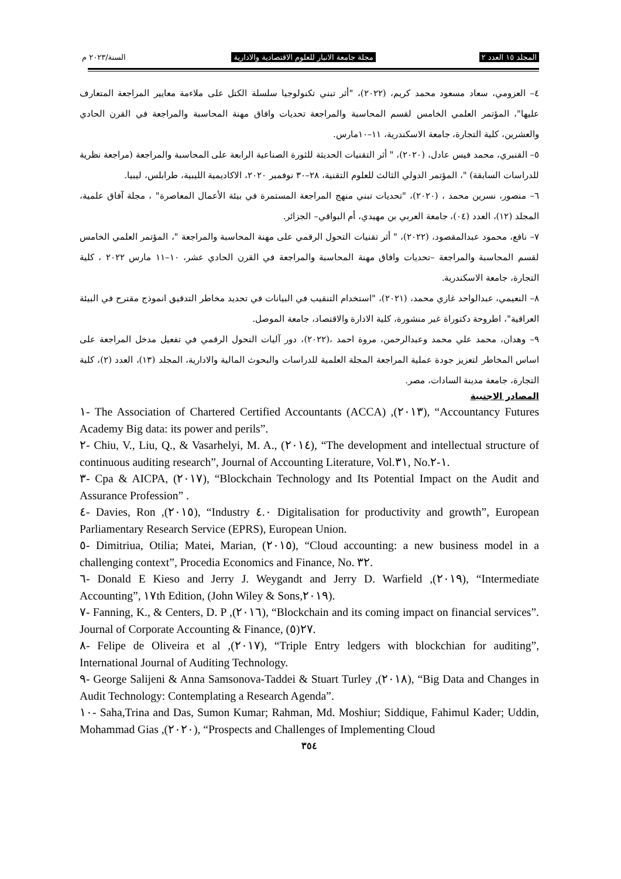المجلد ١٥ العدد ٢ مجلة جامعة الانبار للعلوم الاقتصادية والادارية السنة/٢٠٢٣ م
٤– العزومي، سعاد مسعود محمد كريم، (٢٠٢٢)، "أثر تبني تكنولوجيا سلسلة الكتل على ملاءمة معايير المراجعة المتعارف عليها"، المؤتمر العلمي الخامس لقسم المحاسبة والمراجعة تحديات وافاق مهنة المحاسبة والمراجعة في القرن الحادي والعشرين، كلية التجارة، جامعة الاسكندرية، ١١–١٠مارس.
٥– القنبري، محمد فيس عادل، (٢٠٢٠)، " أثر التقنيات الحديثة للثورة الصناعية الرابعة على المحاسبة والمراجعة (مراجعة نظرية للدراسات السابقة) "، المؤتمر الدولي الثالث للعلوم التقنية، ٢٨–٣٠ نوفمبر ٢٠٢٠، الاكاديمية الليبية، طرابلس، ليبيا.
٦– منصور، نسرين محمد ، (٢٠٢٠)، "تحديات تبني منهج المراجعة المستمرة في بيئة الأعمال المعاصرة" ، مجلة آفاق علمية، المجلد (١٢)، العدد (٠٤)، جامعة العربي بن مهيدي، أم البواقي– الجزائر.
٧– نافع، محمود عبدالمقصود، (٢٠٢٢)، " أثر تقنيات التحول الرقمي على مهنة المحاسبة والمراجعة "، المؤتمر العلمي الخامس لقسم المحاسبة والمراجعة –تحديات وافاق مهنة المحاسبة والمراجعة في القرن الحادي عشر، ١٠–١١ مارس ٢٠٢٢ ، كلية التجارة، جامعة الاسكندرية.
٨– النعيمي، عبدالواحد غازي محمد، (٢٠٢١)، "استخدام التنقيب في البيانات في تحديد مخاطر التدقيق انموذج مقترح في البيئة العراقية"، اطروحة دكتوراة غير منشورة، كلية الادارة والاقتصاد، جامعة الموصل.
٩– وهدان، محمد علي محمد وعبدالرحمن، مروة احمد ،(٢٠٢٢)، دور آليات التحول الرقمي في تفعيل مدخل المراجعة على اساس المخاطر لتعزيز جودة عملية المراجعة المجلة العلمية للدراسات والبحوث المالية والادارية، المجلد (١٣)، العدد (٢)، كلية التجارة، جامعة مدينة السادات، مصر.
المصادر الاجنبية
١- The Association of Chartered Certified Accountants (ACCA) ,(٢٠١٣), “Accountancy Futures Academy Big data: its power and perils”.
٢- Chiu, V., Liu, Q., & Vasarhelyi, M. A., (٢٠١٤), “The development and intellectual structure of continuous auditing research”, Journal of Accounting Literature, Vol.٣١, No.١-٢.
٣- Cpa & AICPA, (٢٠١٧), “Blockchain Technology and Its Potential Impact on the Audit and Assurance Profession” .
٤- Davies, Ron ,(٢٠١٥), “Industry ٤.٠ Digitalisation for productivity and growth”, European Parliamentary Research Service (EPRS), European Union.
٥- Dimitriua, Otilia; Matei, Marian, (٢٠١٥), “Cloud accounting: a new business model in a challenging context”, Procedia Economics and Finance, No. ٣٢.
٦- Donald E Kieso and Jerry J. Weygandt and Jerry D. Warfield ,(٢٠١٩), “Intermediate Accounting”, ١٧th Edition, (John Wiley & Sons,٢٠١٩).
٧- Fanning, K., & Centers, D. P ,(٢٠١٦), “Blockchain and its coming impact on financial services”. Journal of Corporate Accounting & Finance, ٢٧(٥).
٨- Felipe de Oliveira et al ,(٢٠١٧), “Triple Entry ledgers with blockchian for auditing”, International Journal of Auditing Technology.
٩- George Salijeni & Anna Samsonova-Taddei & Stuart Turley ,(٢٠١٨), “Big Data and Changes in Audit Technology: Contemplating a Research Agenda”.
١٠- Saha,Trina and Das, Sumon Kumar; Rahman, Md. Moshiur; Siddique, Fahimul Kader; Uddin, Mohammad Gias ,(٢٠٢٠), “Prospects and Challenges of Implementing Cloud
٣٥٤